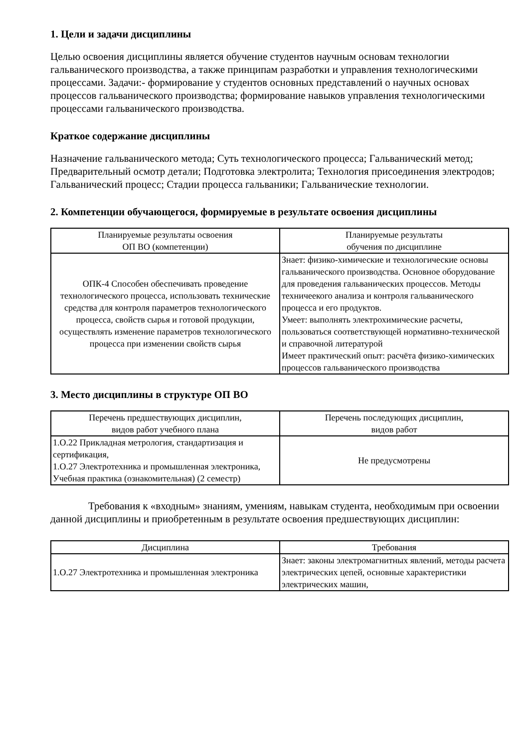1. Цели и задачи дисциплины
Целью освоения дисциплины является обучение студентов научным основам технологии гальванического производства, а также принципам разработки и управления технологическими процессами. Задачи:- формирование у студентов основных представлений о научных основах процессов гальванического производства; формирование навыков управления технологическими процессами гальванического производства.
Краткое содержание дисциплины
Назначение гальванического метода; Суть технологического процесса; Гальванический метод; Предварительный осмотр детали; Подготовка электролита; Технология присоединения электродов; Гальванический процесс; Стадии процесса гальваники; Гальванические технологии.
2. Компетенции обучающегося, формируемые в результате освоения дисциплины
| Планируемые результаты освоения ОП ВО (компетенции) | Планируемые результаты обучения по дисциплине |
| --- | --- |
| ОПК-4 Способен обеспечивать проведение технологического процесса, использовать технические средства для контроля параметров технологического процесса, свойств сырья и готовой продукции, осуществлять изменение параметров технологического процесса при изменении свойств сырья | Знает: физико-химические и технологические основы гальванического производства. Основное оборудование для проведения гальванических процессов. Методы техничеекого анализа и контроля гальванического процесса и его продуктов. Умеет: выполнять электрохимические расчеты, пользоваться соответствующей нормативно-технической и справочной литературой Имеет практический опыт: расчёта физико-химических процессов гальванического производства |
3. Место дисциплины в структуре ОП ВО
| Перечень предшествующих дисциплин, видов работ учебного плана | Перечень последующих дисциплин, видов работ |
| --- | --- |
| 1.О.22 Прикладная метрология, стандартизация и сертификация, 1.О.27 Электротехника и промышленная электроника, Учебная практика (ознакомительная) (2 семестр) | Не предусмотрены |
Требования к «входным» знаниям, умениям, навыкам студента, необходимым при освоении данной дисциплины и приобретенным в результате освоения предшествующих дисциплин:
| Дисциплина | Требования |
| --- | --- |
| 1.О.27 Электротехника и промышленная электроника | Знает: законы электромагнитных явлений, методы расчета электрических цепей, основные характеристики электрических машин, |